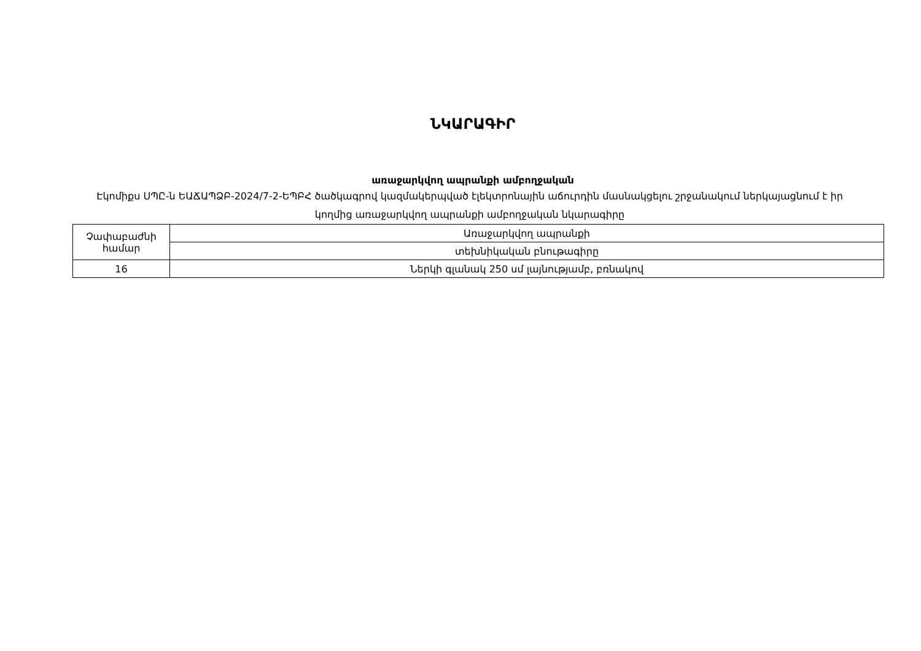ՆԿԱՐԱԳԻՐ
առաջարկվող ապրանքի ամբողջական
Էկոմիքս ՍՊԸ-ն ԵԱՃԱՊՁԲ-2024/7-2-ԵՊԲՀ ծածկագրով կազմակերպված էլեկտրոնային աճուրդին մասնակցելու շրջանակում ներկայացնում է իր կողմից առաջարկվող ապրանքի ամբողջական նկարագիրը
| Չափաբաժնի համար | Առաջարկվող ապրանքի |
| | տեխնիկական բնութագիրը |
| 16 | Ներկի գլանակ 250 սմ լայնությամբ, բռնակով |